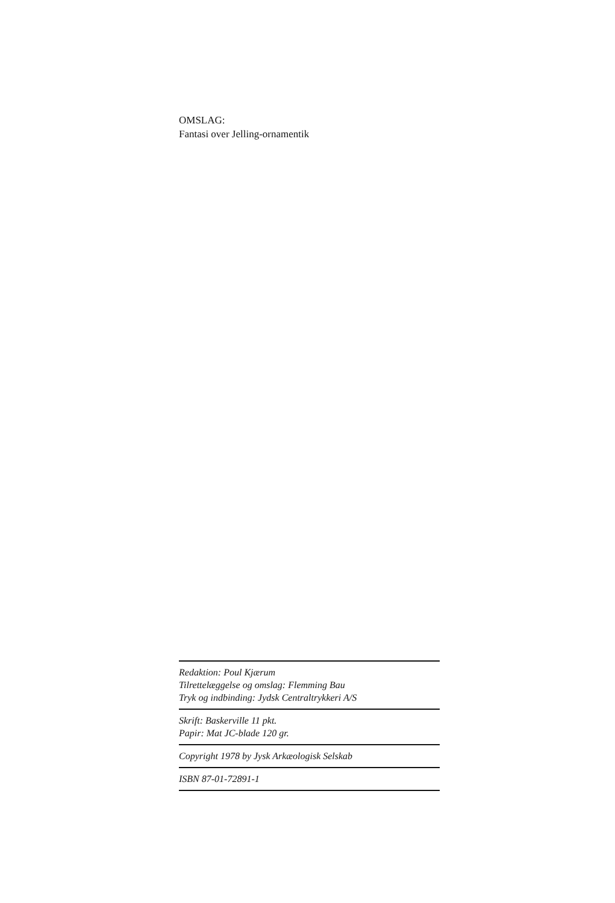OMSLAG:
Fantasi over Jelling-ornamentik
Redaktion: Poul Kjærum
Tilrettelæggelse og omslag: Flemming Bau
Tryk og indbinding: Jydsk Centraltrykkeri A/S
Skrift: Baskerville 11 pkt.
Papir: Mat JC-blade 120 gr.
Copyright 1978 by Jysk Arkæologisk Selskab
ISBN 87-01-72891-1